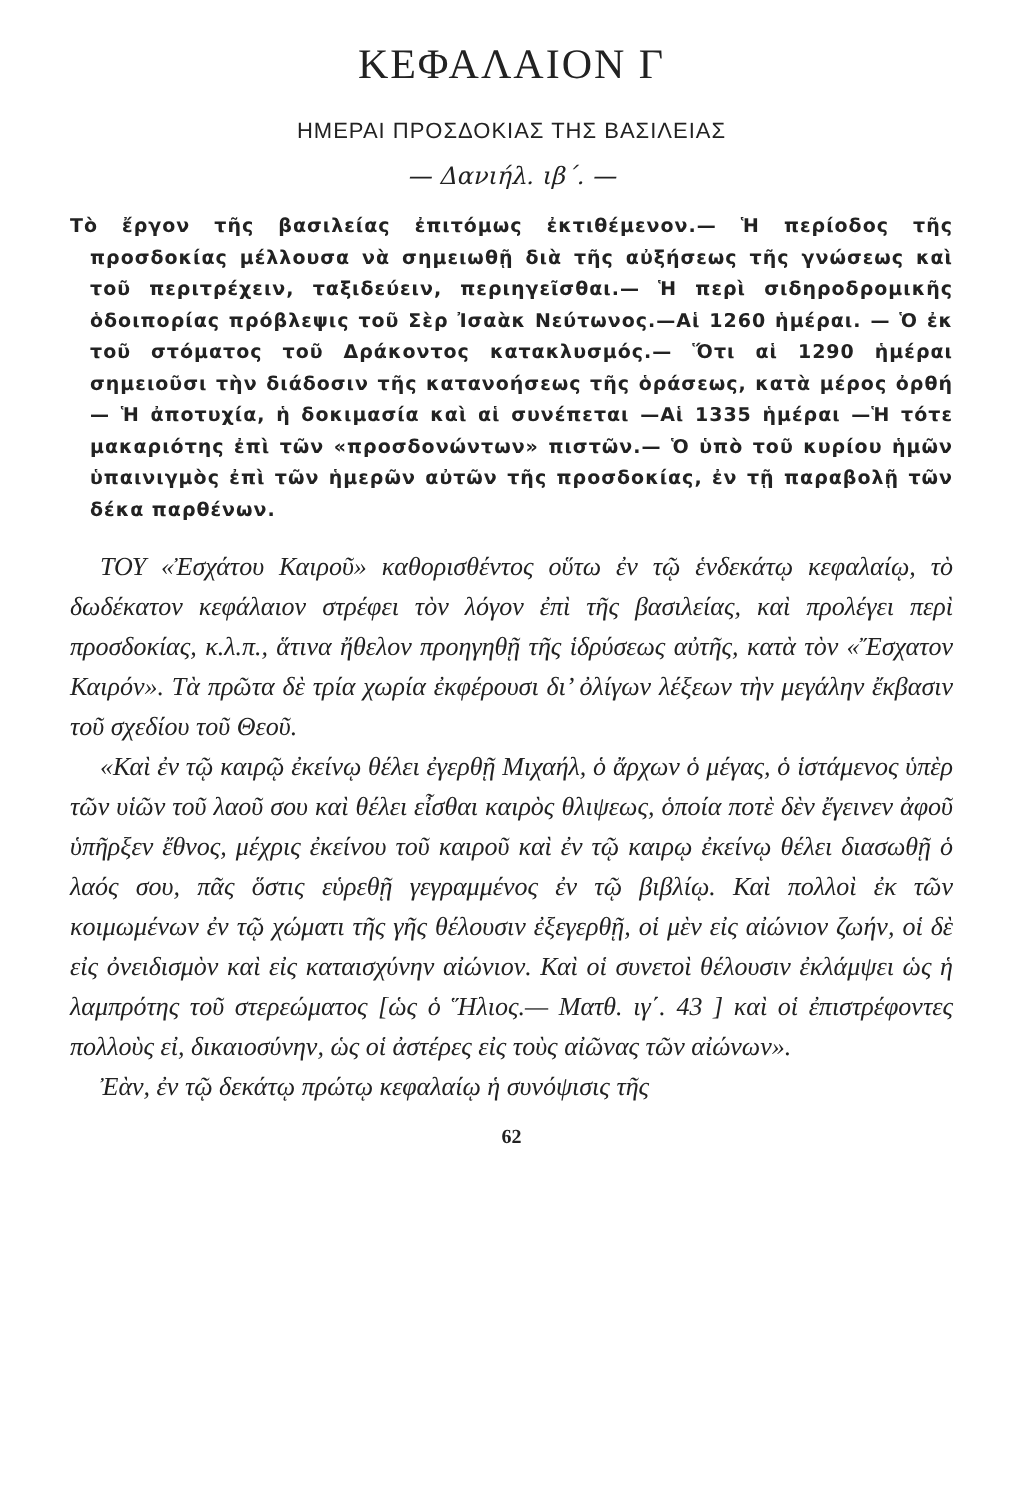ΚΕΦΑΛΑΙΟΝ Γ
ΗΜΕΡΑΙ ΠΡΟΣΔΟΚΙΑΣ ΤΗΣ ΒΑΣΙΛΕΙΑΣ
— Δανιήλ. ιβ΄. —
Τὸ ἔργον τῆς βασιλείας ἐπιτόμως ἐκτιθέμενον.— Ἡ περίοδος τῆς προσδοκίας μέλλουσα νὰ σημειωθῇ διὰ τῆς αὐξήσεως τῆς γνώσεως καὶ τοῦ περιτρέχειν, ταξιδεύειν, περιηγεῖσθαι.— Ἡ περὶ σιδηροδρομικῆς ὁδοιπορίας πρόβλεψις τοῦ Σὲρ Ἰσαὰκ Νεύτωνος.—Αἱ 1260 ἡμέραι. — Ὁ ἐκ τοῦ στόματος τοῦ Δράκοντος κατακλυσμός.— Ὅτι αἱ 1290 ἡμέραι σημειοῦσι τὴν διάδοσιν τῆς κατανοήσεως τῆς ὁράσεως, κατὰ μέρος ὀρθή — Ἡ ἀποτυχία, ἡ δοκιμασία καὶ αἱ συνέπεται —Αἱ 1335 ἡμέραι —Ἡ τότε μακαριότης ἐπὶ τῶν «προσδονώντων» πιστῶν.— Ὁ ὑπὸ τοῦ κυρίου ἡμῶν ὑπαινιγμὸς ἐπὶ τῶν ἡμερῶν αὐτῶν τῆς προσδοκίας, ἐν τῇ παραβολῇ τῶν δέκα παρθένων.
ΤΟΥ «Ἐσχάτου Καιροῦ» καθορισθέντος οὕτω ἐν τῷ ἑνδεκάτῳ κεφαλαίῳ, τὸ δωδέκατον κεφάλαιον στρέφει τὸν λόγον ἐπὶ τῆς βασιλείας, καὶ προλέγει περὶ προσδοκίας, κ.λ.π., ἅτινα ἤθελον προηγηθῇ τῆς ἱδρύσεως αὐτῆς, κατὰ τὸν «Ἔσχατον Καιρόν». Τὰ πρῶτα δὲ τρία χωρία ἐκφέρουσι δι’ ὀλίγων λέξεων τὴν μεγάλην ἔκβασιν τοῦ σχεδίου τοῦ Θεοῦ.
«Καὶ ἐν τῷ καιρῷ ἐκείνῳ θέλει ἐγερθῇ Μιχαήλ, ὁ ἄρχων ὁ μέγας, ὁ ἱστάμενος ὑπὲρ τῶν υἱῶν τοῦ λαοῦ σου καὶ θέλει εἶσθαι καιρὸς θλιψεως, ὁποία ποτὲ δὲν ἔγεινεν ἀφοῦ ὑπῆρξεν ἔθνος, μέχρις ἐκείνου τοῦ καιροῦ καὶ ἐν τῷ καιρῳ ἐκείνῳ θέλει διασωθῇ ὁ λαός σου, πᾶς ὅστις εὑρεθῇ γεγραμμένος ἐν τῷ βιβλίῳ. Καὶ πολλοὶ ἐκ τῶν κοιμωμένων ἐν τῷ χώματι τῆς γῆς θέλουσιν ἐξεγερθῇ, οἱ μὲν εἰς αἰώνιον ζωήν, οἱ δὲ εἰς ὀνειδισμὸν καὶ εἰς καταισχύνην αἰώνιον. Καὶ οἱ συνετοὶ θέλουσιν ἐκλάμψει ὡς ἡ λαμπρότης τοῦ στερεώματος [ὡς ὁ Ἥλιος.— Ματθ. ιγ΄. 43 ] καὶ οἱ ἐπιστρέφοντες πολλοὺς εἰ, δικαιοσύνην, ὡς οἱ ἀστέρες εἰς τοὺς αἰῶνας τῶν αἰώνων».
Ἐὰν, ἐν τῷ δεκάτῳ πρώτῳ κεφαλαίῳ ἡ συνόψισις τῆς
62